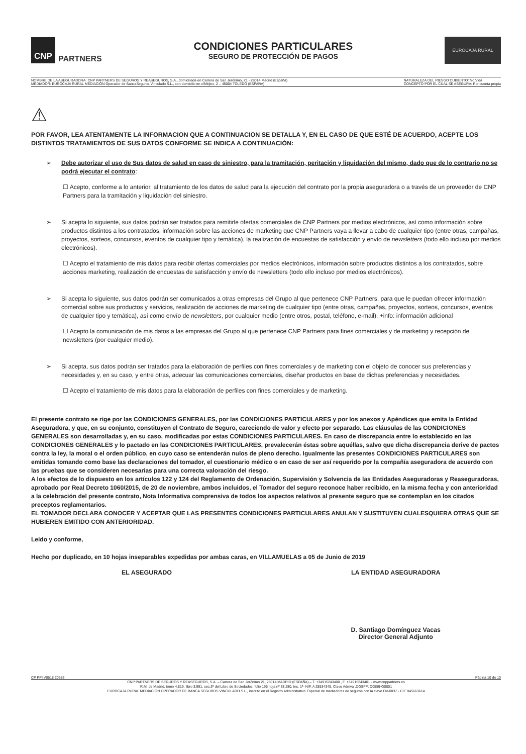CNP PARTNERS
CONDICIONES PARTICULARES
SEGURO DE PROTECCIÓN DE PAGOS
EUROCAJA RURAL
NOMBRE DE LA ASEGURADORA: CNP PARTNERS DE SEGUROS Y REASEGUROS, S.A., domiciliada en Carrera de San Jerónimo, 21 - 28014 Madrid (España)
MEDIADOR: EUROCAJA RURAL MEDIACIÓN Operador de BancaSeguros Vinculado S.L., con domicilio en c/Méjico, 2 – 45004 TOLEDO (ESPAÑA)
NATURALEZA DEL RIESGO CUBIERTO: No Vida
CONCEPTO POR EL CUAL SE ASEGURA: Por cuenta propia
⚠
POR FAVOR, LEA ATENTAMENTE LA INFORMACION QUE A CONTINUACION SE DETALLA Y, EN EL CASO DE QUE ESTÉ DE ACUERDO, ACEPTE LOS DISTINTOS TRATAMIENTOS DE SUS DATOS CONFORME SE INDICA A CONTINUACIÓN:
➢ Debe autorizar el uso de Sus datos de salud en caso de siniestro, para la tramitación, peritación y liquidación del mismo, dado que de lo contrario no se podrá ejecutar el contrato:
☐ Acepto, conforme a lo anterior, al tratamiento de los datos de salud para la ejecución del contrato por la propia aseguradora o a través de un proveedor de CNP Partners para la tramitación y liquidación del siniestro.
➢ Si acepta lo siguiente, sus datos podrán ser tratados para remitirle ofertas comerciales de CNP Partners por medios electrónicos, así como información sobre productos distintos a los contratados, información sobre las acciones de marketing que CNP Partners vaya a llevar a cabo de cualquier tipo (entre otras, campañas, proyectos, sorteos, concursos, eventos de cualquier tipo y temática), la realización de encuestas de satisfacción y envío de newsletters (todo ello incluso por medios electrónicos).
☐ Acepto el tratamiento de mis datos para recibir ofertas comerciales por medios electrónicos, información sobre productos distintos a los contratados, sobre acciones marketing, realización de encuestas de satisfacción y envío de newsletters (todo ello incluso por medios electrónicos).
➢ Si acepta lo siguiente, sus datos podrán ser comunicados a otras empresas del Grupo al que pertenece CNP Partners, para que le puedan ofrecer información comercial sobre sus productos y servicios, realización de acciones de marketing de cualquier tipo (entre otras, campañas, proyectos, sorteos, concursos, eventos de cualquier tipo y temática), así como envío de newsletters, por cualquier medio (entre otros, postal, teléfono, e-mail). +info: información adicional
☐ Acepto la comunicación de mis datos a las empresas del Grupo al que pertenece CNP Partners para fines comerciales y de marketing y recepción de newsletters (por cualquier medio).
➢ Si acepta, sus datos podrán ser tratados para la elaboración de perfiles con fines comerciales y de marketing con el objeto de conocer sus preferencias y necesidades y, en su caso, y entre otras, adecuar las comunicaciones comerciales, diseñar productos en base de dichas preferencias y necesidades.
☐ Acepto el tratamiento de mis datos para la elaboración de perfiles con fines comerciales y de marketing.
El presente contrato se rige por las CONDICIONES GENERALES, por las CONDICIONES PARTICULARES y por los anexos y Apéndices que emita la Entidad Aseguradora, y que, en su conjunto, constituyen el Contrato de Seguro, careciendo de valor y efecto por separado. Las cláusulas de las CONDICIONES GENERALES son desarrolladas y, en su caso, modificadas por estas CONDICIONES PARTICULARES. En caso de discrepancia entre lo establecido en las CONDICIONES GENERALES y lo pactado en las CONDICIONES PARTICULARES, prevalecerán éstas sobre aquéllas, salvo que dicha discrepancia derive de pactos contra la ley, la moral o el orden público, en cuyo caso se entenderán nulos de pleno derecho. Igualmente las presentes CONDICIONES PARTICULARES son emitidas tomando como base las declaraciones del tomador, el cuestionario médico o en caso de ser así requerido por la compañía aseguradora de acuerdo con las pruebas que se consideren necesarias para una correcta valoración del riesgo.
A los efectos de lo dispuesto en los artículos 122 y 124 del Reglamento de Ordenación, Supervisión y Solvencia de las Entidades Aseguradoras y Reaseguradoras, aprobado por Real Decreto 1060/2015, de 20 de noviembre, ambos incluidos, el Tomador del seguro reconoce haber recibido, en la misma fecha y con anterioridad a la celebración del presente contrato, Nota Informativa comprensiva de todos los aspectos relativos al presente seguro que se contemplan en los citados preceptos reglamentarios.
EL TOMADOR DECLARA CONOCER Y ACEPTAR QUE LAS PRESENTES CONDICIONES PARTICULARES ANULAN Y SUSTITUYEN CUALESQUIERA OTRAS QUE SE HUBIEREN EMITIDO CON ANTERIORIDAD.
Leído y conforme,
Hecho por duplicado, en 10 hojas inseparables expedidas por ambas caras, en VILLAMUELAS a 05 de Junio de 2019
EL ASEGURADO LA ENTIDAD ASEGURADORA
D. Santiago Domínguez Vacas
Director General Adjunto
CP PPI V0518 20683 Página 10 de 10
CNP PARTNERS DE SEGUROS Y REASEGUROS, S.A. – Carrera de San Jerónimo 21, 28014 MADRID (ESPAÑA) – T. +34915243400 , F. +34915243401 - www.cnppartners.es
R.M. de Madrid, tomo 4.819, libro 3.991, sec.3ª del Libro de Sociedades, folio 195 hoja nº 38.280, Ins. 1ª- NIF. A 28534345. Clave Admva .DGSFP: C0559-G0001
EUROCAJA RURAL MEDIACIÓN OPERADOR DE BANCA SEGUROS VINCULADO S.L., inscrito en el Registro Administrativo Especial de mediadores de seguros con la clave OV-0037 - CIF B45663614